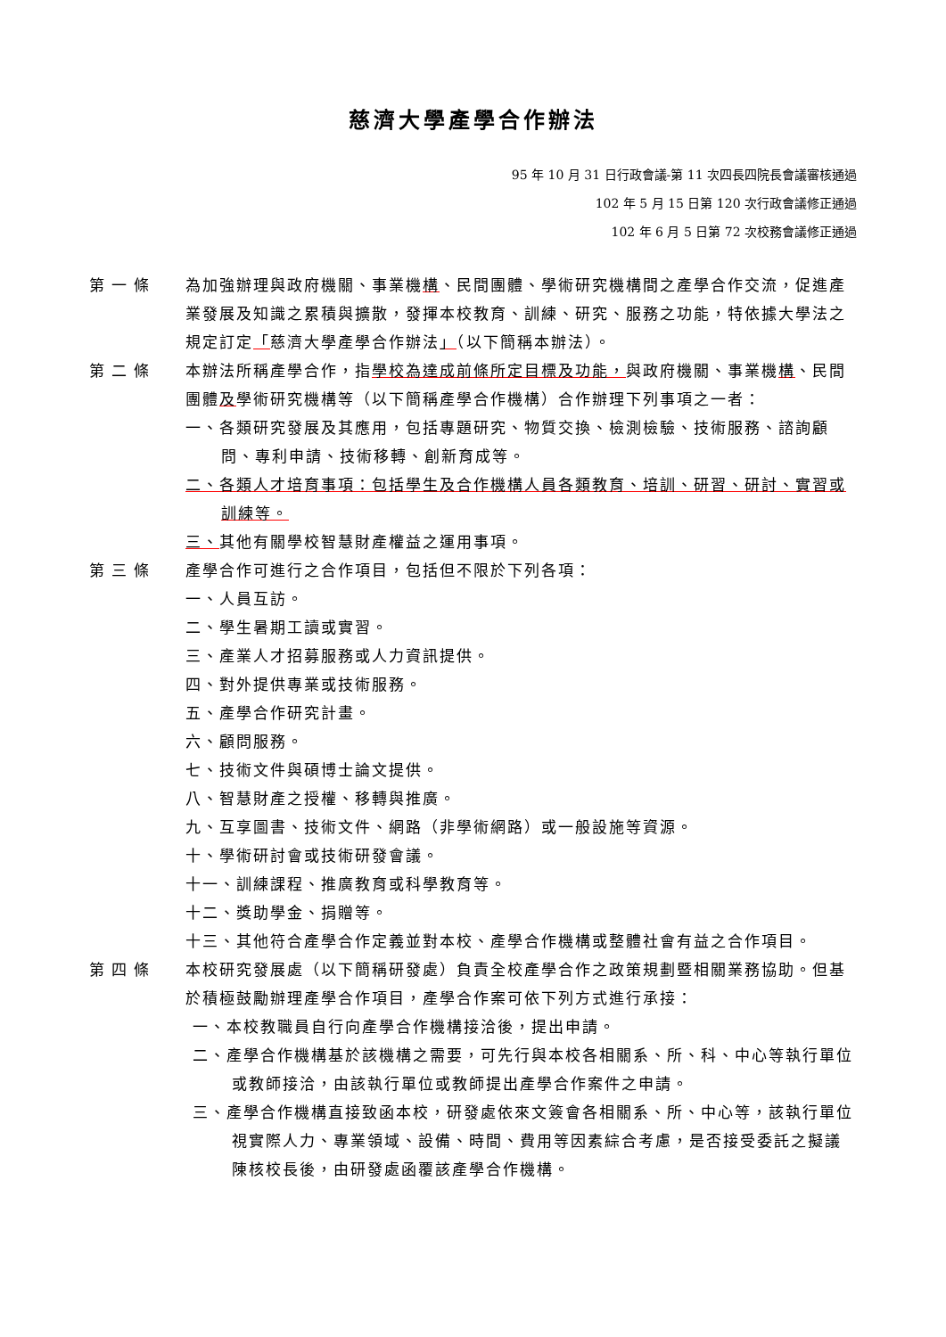慈濟大學產學合作辦法
95 年 10 月 31 日行政會議-第 11 次四長四院長會議審核通過
102 年 5 月 15 日第 120 次行政會議修正通過
102 年 6 月 5 日第 72 次校務會議修正通過
第一條 為加強辦理與政府機關、事業機構、民間團體、學術研究機構間之產學合作交流，促進產業發展及知識之累積與擴散，發揮本校教育、訓練、研究、服務之功能，特依據大學法之規定訂定「慈濟大學產學合作辦法」（以下簡稱本辦法）。
第二條 本辦法所稱產學合作，指學校為達成前條所定目標及功能，與政府機關、事業機構、民間團體及學術研究機構等（以下簡稱產學合作機構）合作辦理下列事項之一者：
一、各類研究發展及其應用，包括專題研究、物質交換、檢測檢驗、技術服務、諮詢顧問、專利申請、技術移轉、創新育成等。
二、各類人才培育事項：包括學生及合作機構人員各類教育、培訓、研習、研討、實習或訓練等。
三、其他有關學校智慧財產權益之運用事項。
第三條 產學合作可進行之合作項目，包括但不限於下列各項：
一、人員互訪。
二、學生暑期工讀或實習。
三、產業人才招募服務或人力資訊提供。
四、對外提供專業或技術服務。
五、產學合作研究計畫。
六、顧問服務。
七、技術文件與碩博士論文提供。
八、智慧財產之授權、移轉與推廣。
九、互享圖書、技術文件、網路（非學術網路）或一般設施等資源。
十、學術研討會或技術研發會議。
十一、訓練課程、推廣教育或科學教育等。
十二、獎助學金、捐贈等。
十三、其他符合產學合作定義並對本校、產學合作機構或整體社會有益之合作項目。
第四條 本校研究發展處（以下簡稱研發處）負責全校產學合作之政策規劃暨相關業務協助。但基於積極鼓勵辦理產學合作項目，產學合作案可依下列方式進行承接：
一、本校教職員自行向產學合作機構接洽後，提出申請。
二、產學合作機構基於該機構之需要，可先行與本校各相關系、所、科、中心等執行單位或教師接洽，由該執行單位或教師提出產學合作案件之申請。
三、產學合作機構直接致函本校，研發處依來文簽會各相關系、所、中心等，該執行單位視實際人力、專業領域、設備、時間、費用等因素綜合考慮，是否接受委託之擬議陳核校長後，由研發處函覆該產學合作機構。